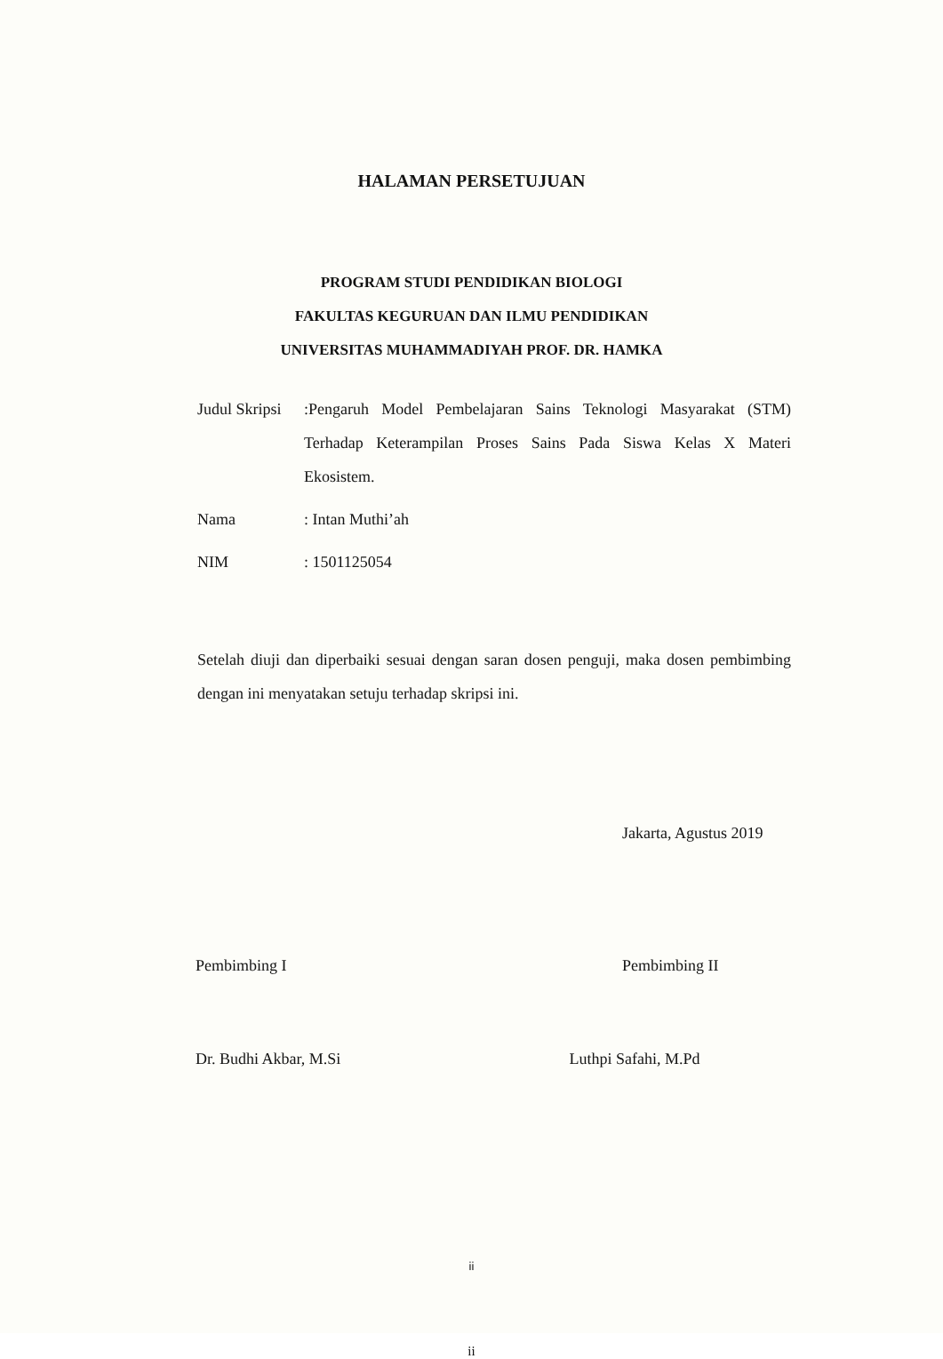HALAMAN PERSETUJUAN
PROGRAM STUDI PENDIDIKAN BIOLOGI
FAKULTAS KEGURUAN DAN ILMU PENDIDIKAN
UNIVERSITAS MUHAMMADIYAH PROF. DR. HAMKA
Judul Skripsi:Pengaruh Model Pembelajaran Sains Teknologi Masyarakat (STM) Terhadap Keterampilan Proses Sains Pada Siswa Kelas X Materi Ekosistem.
Nama: Intan Muthi’ah
NIM: 1501125054
Setelah diuji dan diperbaiki sesuai dengan saran dosen penguji, maka dosen pembimbing dengan ini menyatakan setuju terhadap skripsi ini.
Jakarta, Agustus 2019
Pembimbing I Pembimbing II
Dr. Budhi Akbar, M.Si Luthpi Safahi, M.Pd
ii
ii